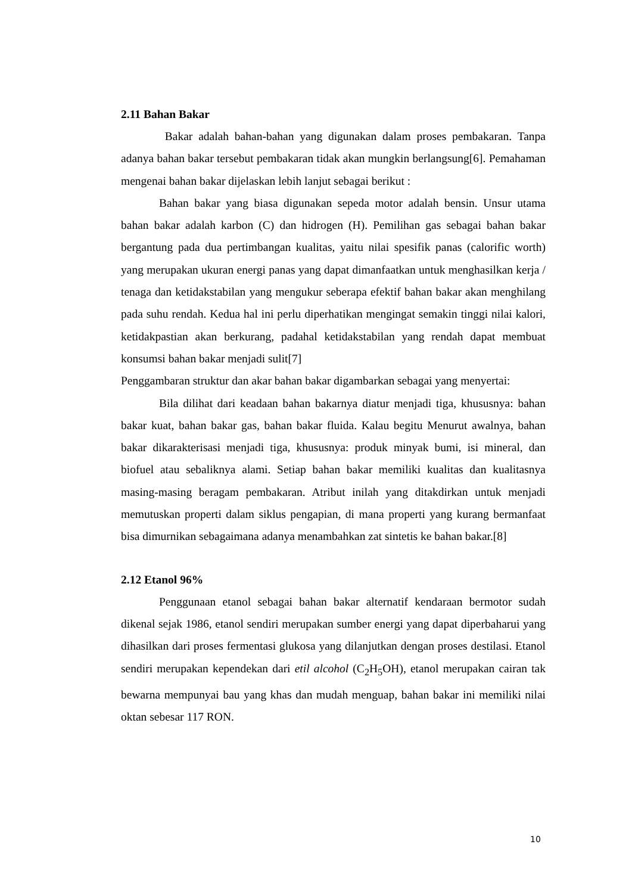2.11 Bahan Bakar
Bakar adalah bahan-bahan yang digunakan dalam proses pembakaran. Tanpa adanya bahan bakar tersebut pembakaran tidak akan mungkin berlangsung[6]. Pemahaman mengenai bahan bakar dijelaskan lebih lanjut sebagai berikut :
Bahan bakar yang biasa digunakan sepeda motor adalah bensin. Unsur utama bahan bakar adalah karbon (C) dan hidrogen (H). Pemilihan gas sebagai bahan bakar bergantung pada dua pertimbangan kualitas, yaitu nilai spesifik panas (calorific worth) yang merupakan ukuran energi panas yang dapat dimanfaatkan untuk menghasilkan kerja / tenaga dan ketidakstabilan yang mengukur seberapa efektif bahan bakar akan menghilang pada suhu rendah. Kedua hal ini perlu diperhatikan mengingat semakin tinggi nilai kalori, ketidakpastian akan berkurang, padahal ketidakstabilan yang rendah dapat membuat konsumsi bahan bakar menjadi sulit[7]
Penggambaran struktur dan akar bahan bakar digambarkan sebagai yang menyertai:
Bila dilihat dari keadaan bahan bakarnya diatur menjadi tiga, khususnya: bahan bakar kuat, bahan bakar gas, bahan bakar fluida. Kalau begitu Menurut awalnya, bahan bakar dikarakterisasi menjadi tiga, khususnya: produk minyak bumi, isi mineral, dan biofuel atau sebaliknya alami. Setiap bahan bakar memiliki kualitas dan kualitasnya masing-masing beragam pembakaran. Atribut inilah yang ditakdirkan untuk menjadi memutuskan properti dalam siklus pengapian, di mana properti yang kurang bermanfaat bisa dimurnikan sebagaimana adanya menambahkan zat sintetis ke bahan bakar.[8]
2.12 Etanol 96%
Penggunaan etanol sebagai bahan bakar alternatif kendaraan bermotor sudah dikenal sejak 1986, etanol sendiri merupakan sumber energi yang dapat diperbaharui yang dihasilkan dari proses fermentasi glukosa yang dilanjutkan dengan proses destilasi. Etanol sendiri merupakan kependekan dari etil alcohol (C<sub>2</sub>H<sub>5</sub>OH), etanol merupakan cairan tak bewarna mempunyai bau yang khas dan mudah menguap, bahan bakar ini memiliki nilai oktan sebesar 117 RON.
10